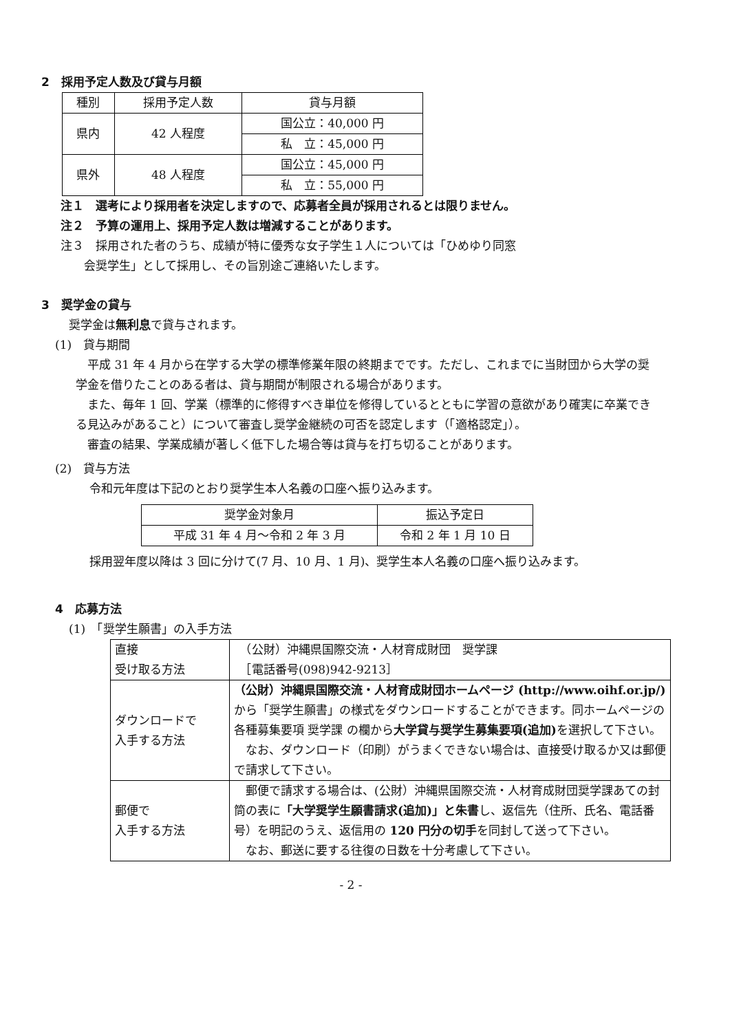2　採用予定人数及び貸与月額
| 種別 | 採用予定人数 | 貸与月額 |
| --- | --- | --- |
| 県内 | 42 人程度 | 国公立：40,000 円 |
| | | 私 立：45,000 円 |
| 県外 | 48 人程度 | 国公立：45,000 円 |
| | | 私 立：55,000 円 |
注１　選考により採用者を決定しますので、応募者全員が採用されるとは限りません。
注２　予算の運用上、採用予定人数は増減することがあります。
注３　採用された者のうち、成績が特に優秀な女子学生１人については「ひめゆり同窓
　　会奨学生」として採用し、その旨別途ご連絡いたします。
3　奨学金の貸与
奨学金は無利息で貸与されます。
(1)　貸与期間
　平成 31 年 4 月から在学する大学の標準修業年限の終期までです。ただし、これまでに当財団から大学の奨学金を借りたことのある者は、貸与期間が制限される場合があります。
　また、毎年 1 回、学業（標準的に修得すべき単位を修得しているとともに学習の意欲があり確実に卒業できる見込みがあること）について審査し奨学金継続の可否を認定します（「適格認定」）。
　審査の結果、学業成績が著しく低下した場合等は貸与を打ち切ることがあります。
(2)　貸与方法
令和元年度は下記のとおり奨学生本人名義の口座へ振り込みます。
| 奨学金対象月 | 振込予定日 |
| 平成 31 年 4 月～令和 2 年 3 月 | 令和 2 年 1 月 10 日 |
採用翌年度以降は 3 回に分けて(7 月、10 月、1 月)、奨学生本人名義の口座へ振り込みます。
4　応募方法
(1)　「奨学生願書」の入手方法
| 直接 受け取る方法 | （公財）沖縄県国際交流・人材育成財団 奨学課 ［電話番号(098)942-9213］ |
| ダウンロードで 入手する方法 | （公財）沖縄県国際交流・人材育成財団ホームページ (http://www.oihf.or.jp/) から「奨学生願書」の様式をダウンロードすることができます。同ホームページの 各種募集要項 奨学課 の欄から 大学貸与奨学生募集要項(追加) を選択して下さい。 なお、ダウンロード（印刷）がうまくできない場合は、直接受け取るか又は郵便で請求して下さい。 |
| 郵便で 入手する方法 | 郵便で請求する場合は、(公財）沖縄県国際交流・人材育成財団奨学課あての封筒の表に 「大学奨学生願書請求(追加)」と朱書 し、返信先（住所、氏名、電話番号）を明記のうえ、返信用の 120 円分の切手 を同封して送って下さい。 なお、郵送に要する往復の日数を十分考慮して下さい。 |
- 2 -